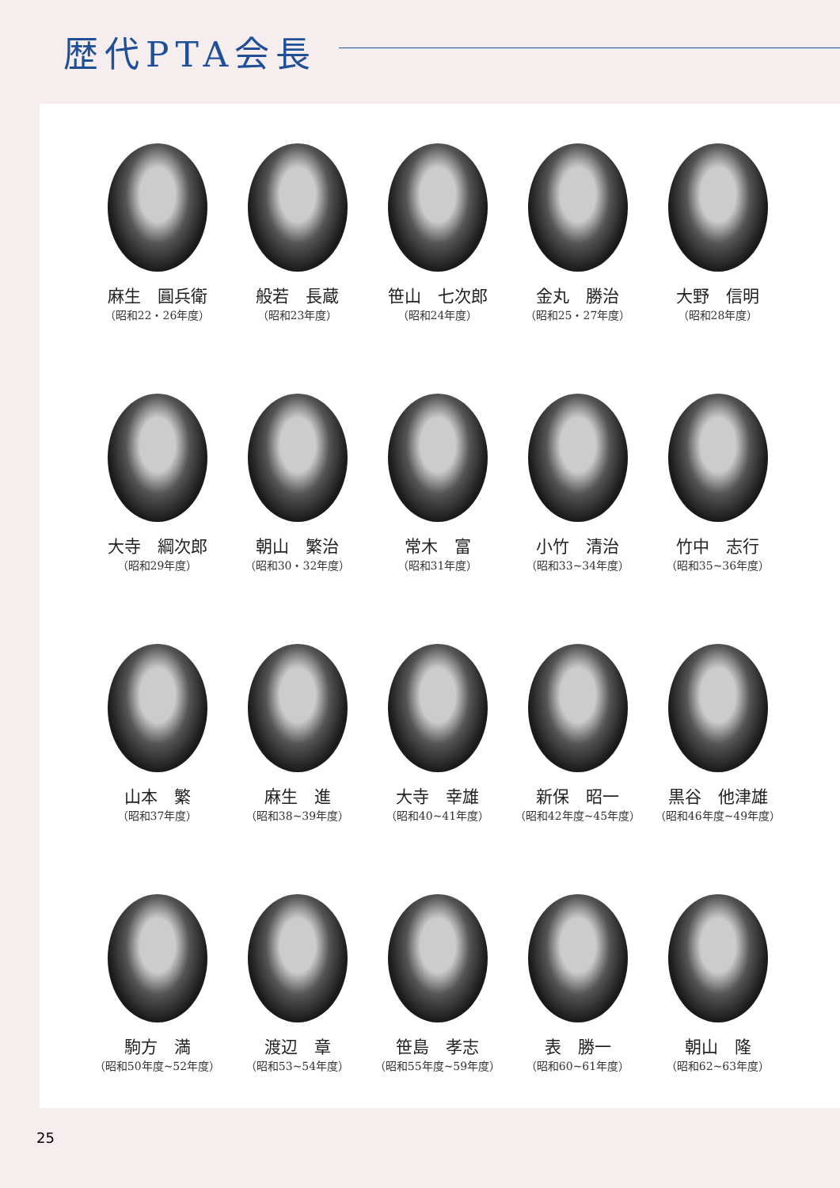歴代PTA会長
麻生　圓兵衛
（昭和22・26年度）
般若　長蔵
（昭和23年度）
笹山　七次郎
（昭和24年度）
金丸　勝治
（昭和25・27年度）
大野　信明
（昭和28年度）
大寺　綱次郎
（昭和29年度）
朝山　繁治
（昭和30・32年度）
常木　富
（昭和31年度）
小竹　清治
（昭和33~34年度）
竹中　志行
（昭和35~36年度）
山本　繁
（昭和37年度）
麻生　進
（昭和38~39年度）
大寺　幸雄
（昭和40~41年度）
新保　昭一
（昭和42年度~45年度）
黒谷　他津雄
（昭和46年度~49年度）
駒方　満
（昭和50年度~52年度）
渡辺　章
（昭和53~54年度）
笹島　孝志
（昭和55年度~59年度）
表　勝一
（昭和60~61年度）
朝山　隆
（昭和62~63年度）
25